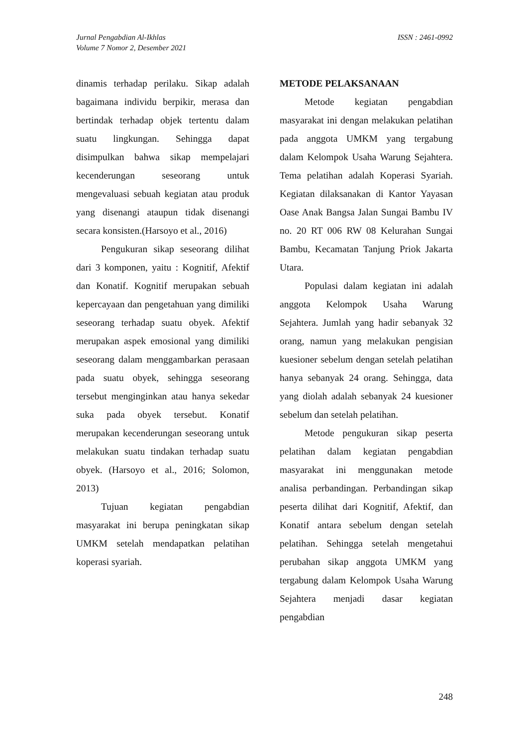Jurnal Pengabdian Al-Ikhlas
Volume 7 Nomor 2, Desember 2021
ISSN : 2461-0992
dinamis terhadap perilaku. Sikap adalah bagaimana individu berpikir, merasa dan bertindak terhadap objek tertentu dalam suatu lingkungan. Sehingga dapat disimpulkan bahwa sikap mempelajari kecenderungan seseorang untuk mengevaluasi sebuah kegiatan atau produk yang disenangi ataupun tidak disenangi secara konsisten.(Harsoyo et al., 2016)
Pengukuran sikap seseorang dilihat dari 3 komponen, yaitu : Kognitif, Afektif dan Konatif. Kognitif merupakan sebuah kepercayaan dan pengetahuan yang dimiliki seseorang terhadap suatu obyek. Afektif merupakan aspek emosional yang dimiliki seseorang dalam menggambarkan perasaan pada suatu obyek, sehingga seseorang tersebut menginginkan atau hanya sekedar suka pada obyek tersebut. Konatif merupakan kecenderungan seseorang untuk melakukan suatu tindakan terhadap suatu obyek. (Harsoyo et al., 2016; Solomon, 2013)
Tujuan kegiatan pengabdian masyarakat ini berupa peningkatan sikap UMKM setelah mendapatkan pelatihan koperasi syariah.
METODE PELAKSANAAN
Metode kegiatan pengabdian masyarakat ini dengan melakukan pelatihan pada anggota UMKM yang tergabung dalam Kelompok Usaha Warung Sejahtera. Tema pelatihan adalah Koperasi Syariah. Kegiatan dilaksanakan di Kantor Yayasan Oase Anak Bangsa Jalan Sungai Bambu IV no. 20 RT 006 RW 08 Kelurahan Sungai Bambu, Kecamatan Tanjung Priok Jakarta Utara.
Populasi dalam kegiatan ini adalah anggota Kelompok Usaha Warung Sejahtera. Jumlah yang hadir sebanyak 32 orang, namun yang melakukan pengisian kuesioner sebelum dengan setelah pelatihan hanya sebanyak 24 orang. Sehingga, data yang diolah adalah sebanyak 24 kuesioner sebelum dan setelah pelatihan.
Metode pengukuran sikap peserta pelatihan dalam kegiatan pengabdian masyarakat ini menggunakan metode analisa perbandingan. Perbandingan sikap peserta dilihat dari Kognitif, Afektif, dan Konatif antara sebelum dengan setelah pelatihan. Sehingga setelah mengetahui perubahan sikap anggota UMKM yang tergabung dalam Kelompok Usaha Warung Sejahtera menjadi dasar kegiatan pengabdian
248